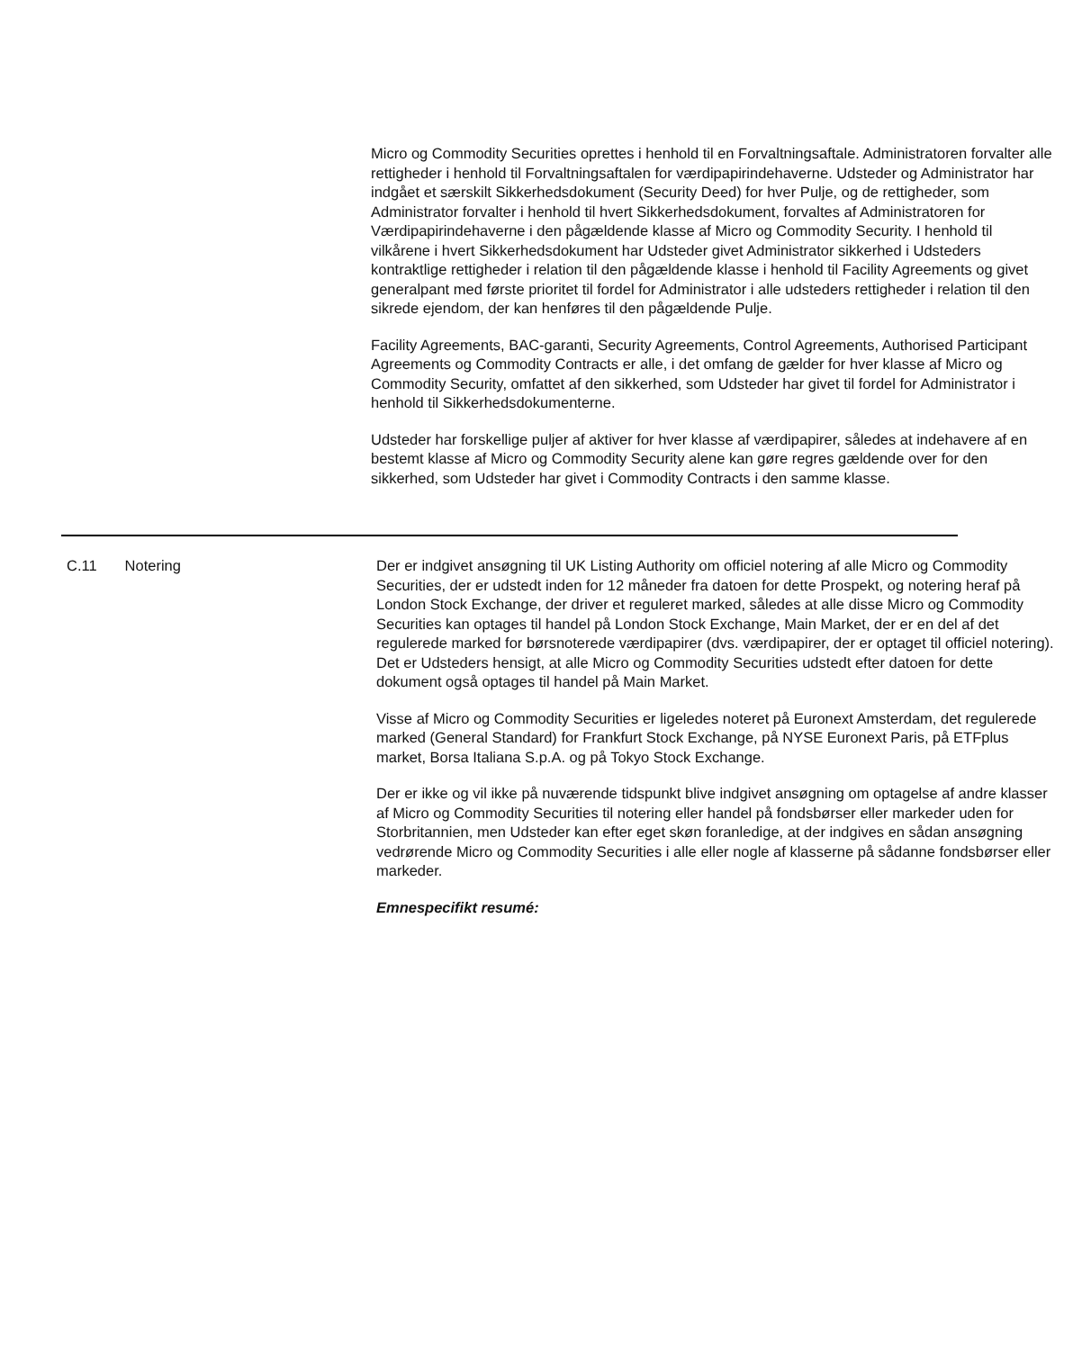Micro og Commodity Securities oprettes i henhold til en Forvaltningsaftale. Administratoren forvalter alle rettigheder i henhold til Forvaltningsaftalen for værdipapirindehaverne. Udsteder og Administrator har indgået et særskilt Sikkerhedsdokument (Security Deed) for hver Pulje, og de rettigheder, som Administrator forvalter i henhold til hvert Sikkerhedsdokument, forvaltes af Administratoren for Værdipapirindehaverne i den pågældende klasse af Micro og Commodity Security. I henhold til vilkårene i hvert Sikkerhedsdokument har Udsteder givet Administrator sikkerhed i Udsteders kontraktlige rettigheder i relation til den pågældende klasse i henhold til Facility Agreements og givet generalpant med første prioritet til fordel for Administrator i alle udsteders rettigheder i relation til den sikrede ejendom, der kan henføres til den pågældende Pulje.
Facility Agreements, BAC-garanti, Security Agreements, Control Agreements, Authorised Participant Agreements og Commodity Contracts er alle, i det omfang de gælder for hver klasse af Micro og Commodity Security, omfattet af den sikkerhed, som Udsteder har givet til fordel for Administrator i henhold til Sikkerhedsdokumenterne.
Udsteder har forskellige puljer af aktiver for hver klasse af værdipapirer, således at indehavere af en bestemt klasse af Micro og Commodity Security alene kan gøre regres gældende over for den sikkerhed, som Udsteder har givet i Commodity Contracts i den samme klasse.
C.11 Notering Der er indgivet ansøgning til UK Listing Authority om officiel notering af alle Micro og Commodity Securities, der er udstedt inden for 12 måneder fra datoen for dette Prospekt, og notering heraf på London Stock Exchange, der driver et reguleret marked, således at alle disse Micro og Commodity Securities kan optages til handel på London Stock Exchange, Main Market, der er en del af det regulerede marked for børsnoterede værdipapirer (dvs. værdipapirer, der er optaget til officiel notering). Det er Udsteders hensigt, at alle Micro og Commodity Securities udstedt efter datoen for dette dokument også optages til handel på Main Market.
Visse af Micro og Commodity Securities er ligeledes noteret på Euronext Amsterdam, det regulerede marked (General Standard) for Frankfurt Stock Exchange, på NYSE Euronext Paris, på ETFplus market, Borsa Italiana S.p.A. og på Tokyo Stock Exchange.
Der er ikke og vil ikke på nuværende tidspunkt blive indgivet ansøgning om optagelse af andre klasser af Micro og Commodity Securities til notering eller handel på fondsbørser eller markeder uden for Storbritannien, men Udsteder kan efter eget skøn foranledige, at der indgives en sådan ansøgning vedrørende Micro og Commodity Securities i alle eller nogle af klasserne på sådanne fondsbørser eller markeder.
Emnespecifikt resumé: